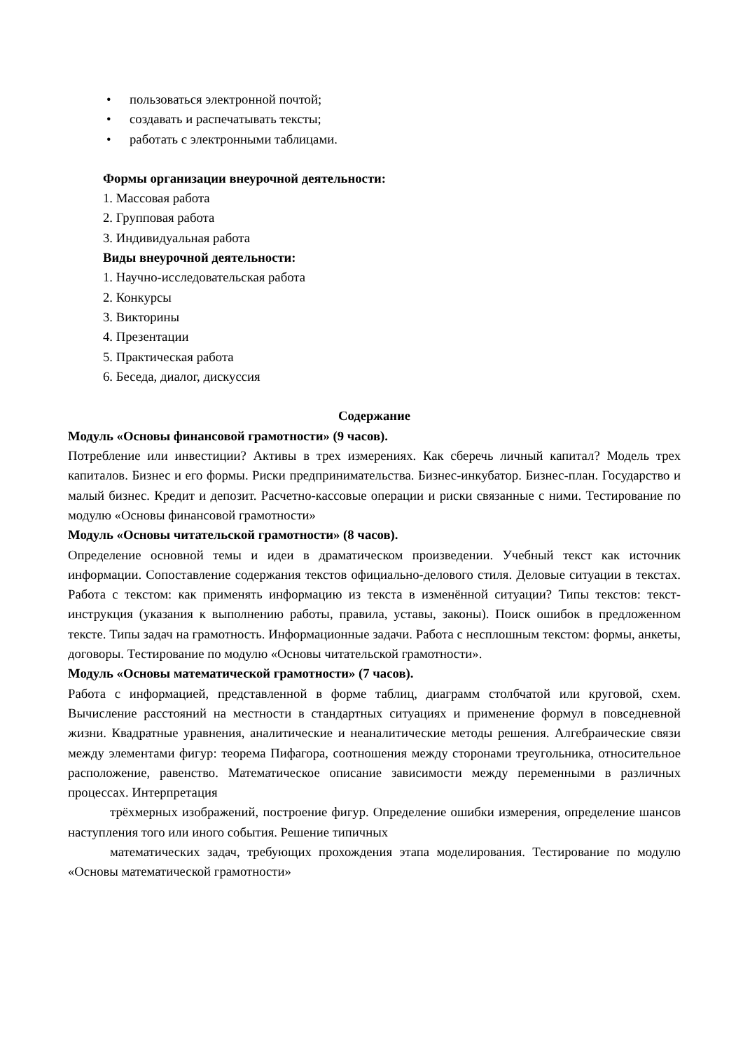• пользоваться электронной почтой;
• создавать и распечатывать тексты;
• работать с электронными таблицами.
Формы организации внеурочной деятельности:
1. Массовая работа
2. Групповая работа
3. Индивидуальная работа
Виды внеурочной деятельности:
1. Научно-исследовательская работа
2. Конкурсы
3. Викторины
4. Презентации
5. Практическая работа
6. Беседа, диалог, дискуссия
Содержание
Модуль «Основы финансовой грамотности» (9 часов).
Потребление или инвестиции? Активы в трех измерениях. Как сберечь личный капитал? Модель трех капиталов. Бизнес и его формы. Риски предпринимательства. Бизнес-инкубатор. Бизнес-план. Государство и малый бизнес. Кредит и депозит. Расчетно-кассовые операции и риски связанные с ними. Тестирование по модулю «Основы финансовой грамотности»
Модуль «Основы читательской грамотности» (8 часов).
Определение основной темы и идеи в драматическом произведении. Учебный текст как источник информации. Сопоставление содержания текстов официально-делового стиля. Деловые ситуации в текстах. Работа с текстом: как применять информацию из текста в изменённой ситуации? Типы текстов: текст-инструкция (указания к выполнению работы, правила, уставы, законы). Поиск ошибок в предложенном тексте. Типы задач на грамотность. Информационные задачи. Работа с несплошным текстом: формы, анкеты, договоры. Тестирование по модулю «Основы читательской грамотности».
Модуль «Основы математической грамотности» (7 часов).
Работа с информацией, представленной в форме таблиц, диаграмм столбчатой или круговой, схем. Вычисление расстояний на местности в стандартных ситуациях и применение формул в повседневной жизни. Квадратные уравнения, аналитические и неаналитические методы решения. Алгебраические связи между элементами фигур: теорема Пифагора, соотношения между сторонами треугольника, относительное расположение, равенство. Математическое описание зависимости между переменными в различных процессах. Интерпретация
трёхмерных изображений, построение фигур. Определение ошибки измерения, определение шансов наступления того или иного события. Решение типичных
математических задач, требующих прохождения этапа моделирования. Тестирование по модулю «Основы математической грамотности»